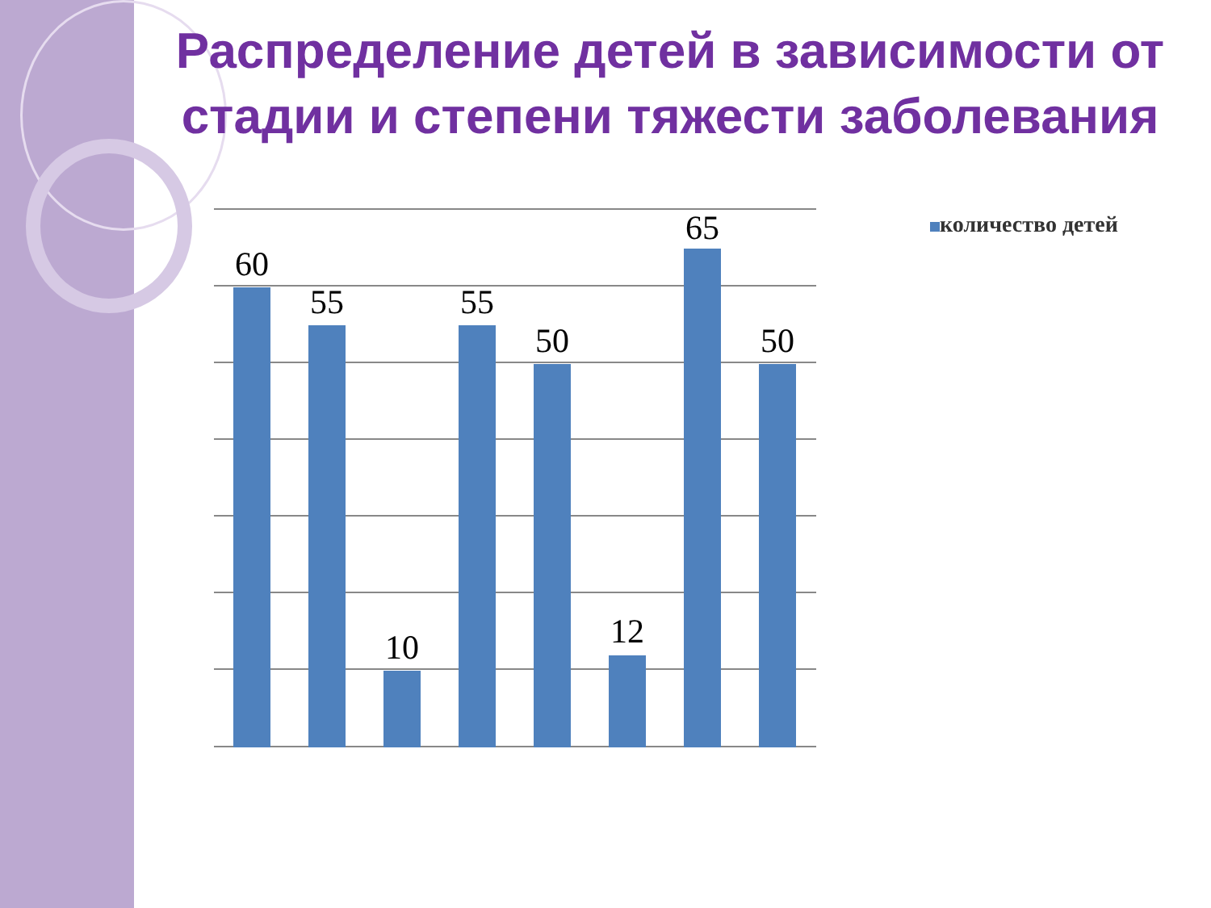Распределение детей в зависимости от стадии и степени тяжести заболевания
60
55
10
55
50
12
65
50
количество детей